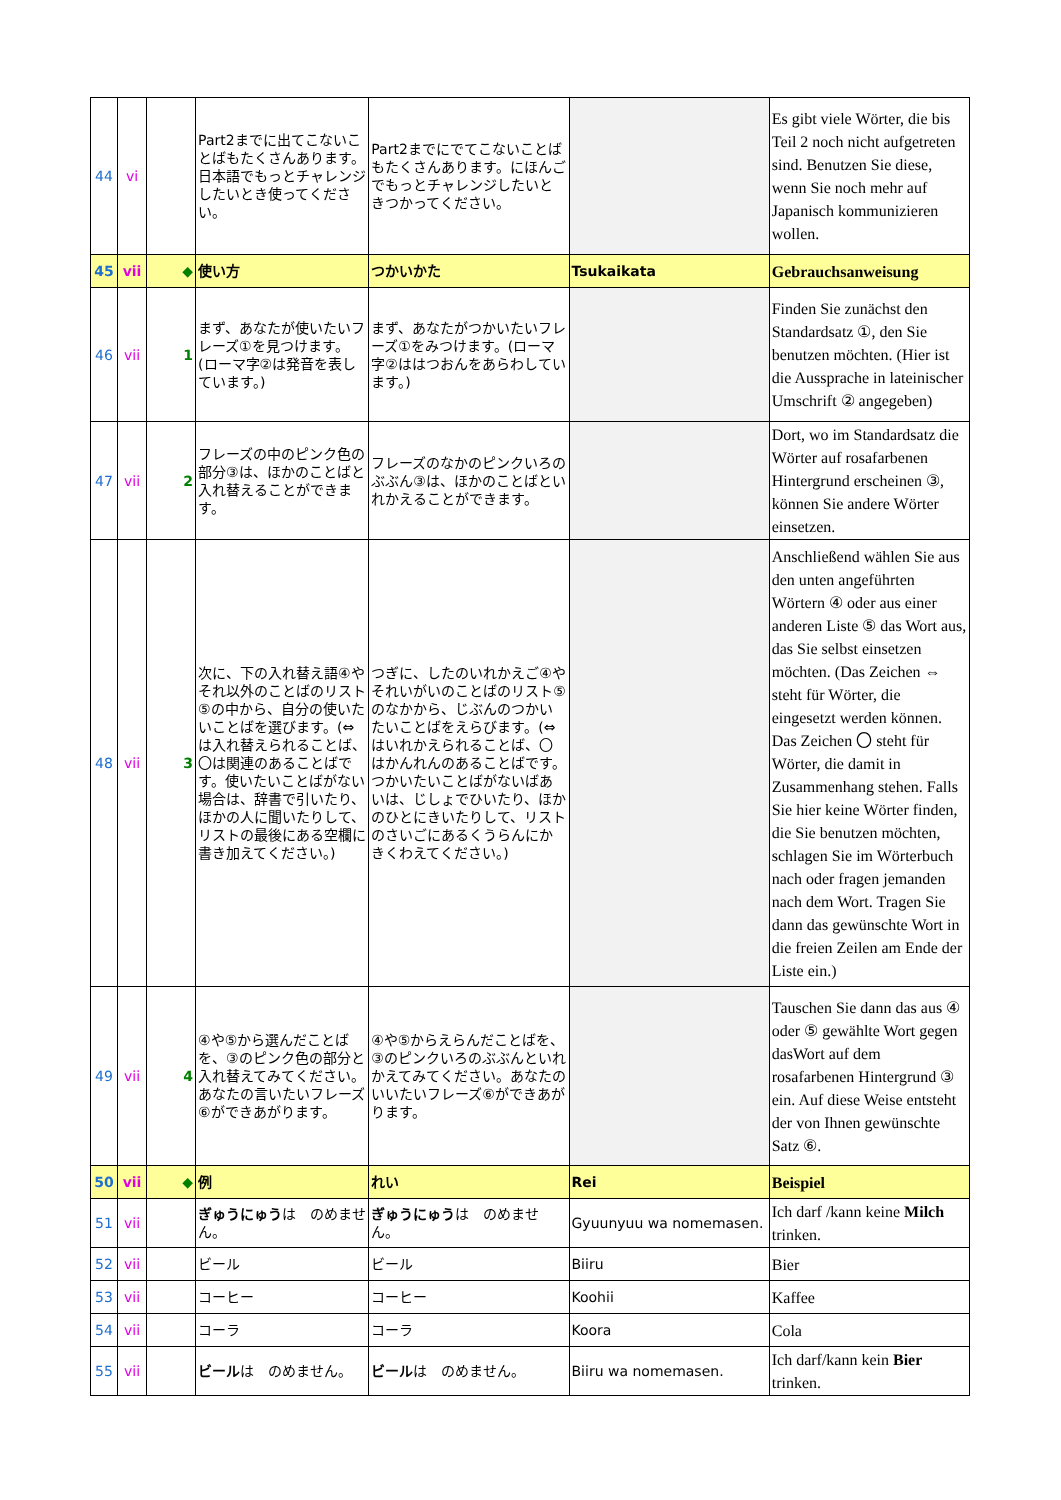| 44 | vi | | Part2までに出てこないことばもたくさんあります。日本語でもっとチャレンジしたいとき使ってください。 | Part2までにでてこないことばもたくさんあります。にほんごでもっとチャレンジしたいときつかってください。 | | Es gibt viele Wörter, die bis Teil 2 noch nicht aufgetreten sind. Benutzen Sie diese, wenn Sie noch mehr auf Japanisch kommunizieren wollen. |
| 45 | vii | ◆ | 使い方 | つかいかた | Tsukaikata | Gebrauchsanweisung |
| 46 | vii | 1 | まず、あなたが使いたいフレーズ①を見つけます。(ローマ字②は発音を表しています。) | まず、あなたがつかいたいフレーズ①をみつけます。(ローマ字②ははつおんをあらわしています。) | | Finden Sie zunächst den Standardsatz ①, den Sie benutzen möchten. (Hier ist die Aussprache in lateinischer Umschrift ② angegeben) |
| 47 | vii | 2 | フレーズの中のピンク色の部分③は、ほかのことばと入れ替えることができます。 | フレーズのなかのピンクいろのぶぶん③は、ほかのことばといれかえることができます。 | | Dort, wo im Standardsatz die Wörter auf rosafarbenen Hintergrund erscheinen ③, können Sie andere Wörter einsetzen. |
| 48 | vii | 3 | 次に、下の入れ替え語④やそれ以外のことばのリスト⑤の中から、自分の使いたいことばを選びます。(⇔は入れ替えられることば、〇は関連のあることばです。使いたいことばがない場合は、辞書で引いたり、ほかの人に聞いたりして、リストの最後にある空欄に書き加えてください。) | つぎに、したのいれかえご④やそれいがいのことばのリスト⑤のなかから、じぶんのつかいたいことばをえらびます。(⇔はいれかえられることば、〇はかんれんのあることばです。つかいたいことばがないばあいは、じしょでひいたり、ほかのひとにきいたりして、リストのさいごにあるくうらんにかきくわえてください。) | | Anschließend wählen Sie aus den unten angeführten Wörtern ④ oder aus einer anderen Liste ⑤ das Wort aus, das Sie selbst einsetzen möchten. (Das Zeichen ⇔ steht für Wörter, die eingesetzt werden können. Das Zeichen 〇 steht für Wörter, die damit in Zusammenhang stehen. Falls Sie hier keine Wörter finden, die Sie benutzen möchten, schlagen Sie im Wörterbuch nach oder fragen jemanden nach dem Wort. Tragen Sie dann das gewünschte Wort in die freien Zeilen am Ende der Liste ein.) |
| 49 | vii | 4 | ④や⑤から選んだことばを、③のピンク色の部分と入れ替えてみてください。あなたの言いたいフレーズ⑥ができあがります。 | ④や⑤からえらんだことばを、③のピンクいろのぶぶんといれかえてみてください。あなたのいいたいフレーズ⑥ができあがります。 | | Tauschen Sie dann das aus ④ oder ⑤ gewählte Wort gegen dasWort auf dem rosafarbenen Hintergrund ③ ein. Auf diese Weise entsteht der von Ihnen gewünschte Satz ⑥. |
| 50 | vii | ◆ | 例 | れい | Rei | Beispiel |
| 51 | vii | | ぎゅうにゅう は のめません。 | ぎゅうにゅう は のめません。 | Gyuunyuu wa nomemasen. | Ich darf /kann keine Milch trinken. |
| 52 | vii | | ビール | ビール | Biiru | Bier |
| 53 | vii | | コーヒー | コーヒー | Koohii | Kaffee |
| 54 | vii | | コーラ | コーラ | Koora | Cola |
| 55 | vii | | ビール は のめません。 | ビール は のめません。 | Biiru wa nomemasen. | Ich darf/kann kein Bier trinken. |